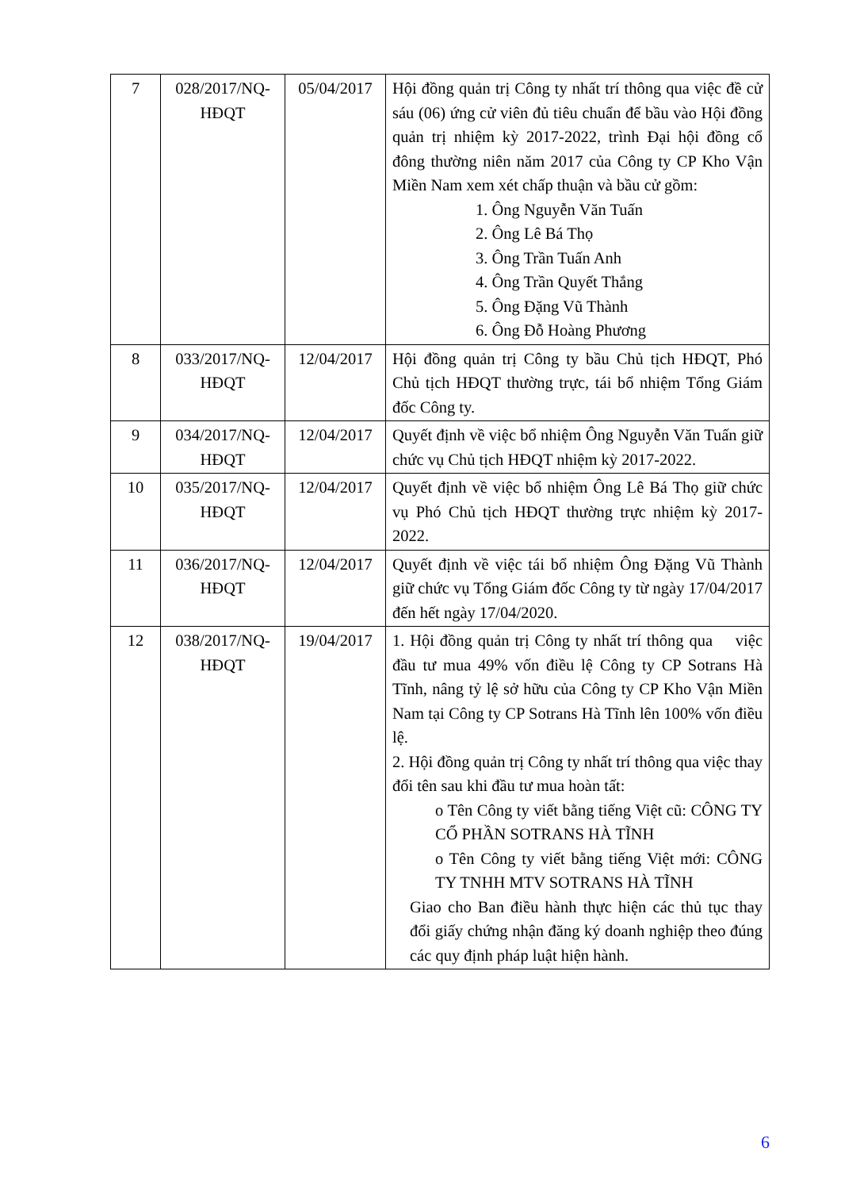| 7 | 028/2017/NQ-HĐQT | 05/04/2017 | Hội đồng quản trị Công ty nhất trí thông qua việc đề cử sáu (06) ứng cử viên đủ tiêu chuẩn để bầu vào Hội đồng quản trị nhiệm kỳ 2017-2022, trình Đại hội đồng cổ đông thường niên năm 2017 của Công ty CP Kho Vận Miền Nam xem xét chấp thuận và bầu cử gồm: 1. Ông Nguyễn Văn Tuấn 2. Ông Lê Bá Thọ 3. Ông Trần Tuấn Anh 4. Ông Trần Quyết Thắng 5. Ông Đặng Vũ Thành 6. Ông Đỗ Hoàng Phương |
| 8 | 033/2017/NQ-HĐQT | 12/04/2017 | Hội đồng quản trị Công ty bầu Chủ tịch HĐQT, Phó Chủ tịch HĐQT thường trực, tái bổ nhiệm Tổng Giám đốc Công ty. |
| 9 | 034/2017/NQ-HĐQT | 12/04/2017 | Quyết định về việc bổ nhiệm Ông Nguyễn Văn Tuấn giữ chức vụ Chủ tịch HĐQT nhiệm kỳ 2017-2022. |
| 10 | 035/2017/NQ-HĐQT | 12/04/2017 | Quyết định về việc bổ nhiệm Ông Lê Bá Thọ giữ chức vụ Phó Chủ tịch HĐQT thường trực nhiệm kỳ 2017-2022. |
| 11 | 036/2017/NQ-HĐQT | 12/04/2017 | Quyết định về việc tái bổ nhiệm Ông Đặng Vũ Thành giữ chức vụ Tổng Giám đốc Công ty từ ngày 17/04/2017 đến hết ngày 17/04/2020. |
| 12 | 038/2017/NQ-HĐQT | 19/04/2017 | 1. Hội đồng quản trị Công ty nhất trí thông qua việc đầu tư mua 49% vốn điều lệ Công ty CP Sotrans Hà Tĩnh, nâng tỷ lệ sở hữu của Công ty CP Kho Vận Miền Nam tại Công ty CP Sotrans Hà Tĩnh lên 100% vốn điều lệ. 2. Hội đồng quản trị Công ty nhất trí thông qua việc thay đổi tên sau khi đầu tư mua hoàn tất: o Tên Công ty viết bằng tiếng Việt cũ: CÔNG TY CỔ PHẦN SOTRANS HÀ TĨNH o Tên Công ty viết bằng tiếng Việt mới: CÔNG TY TNHH MTV SOTRANS HÀ TĨNH Giao cho Ban điều hành thực hiện các thủ tục thay đổi giấy chứng nhận đăng ký doanh nghiệp theo đúng các quy định pháp luật hiện hành. |
6